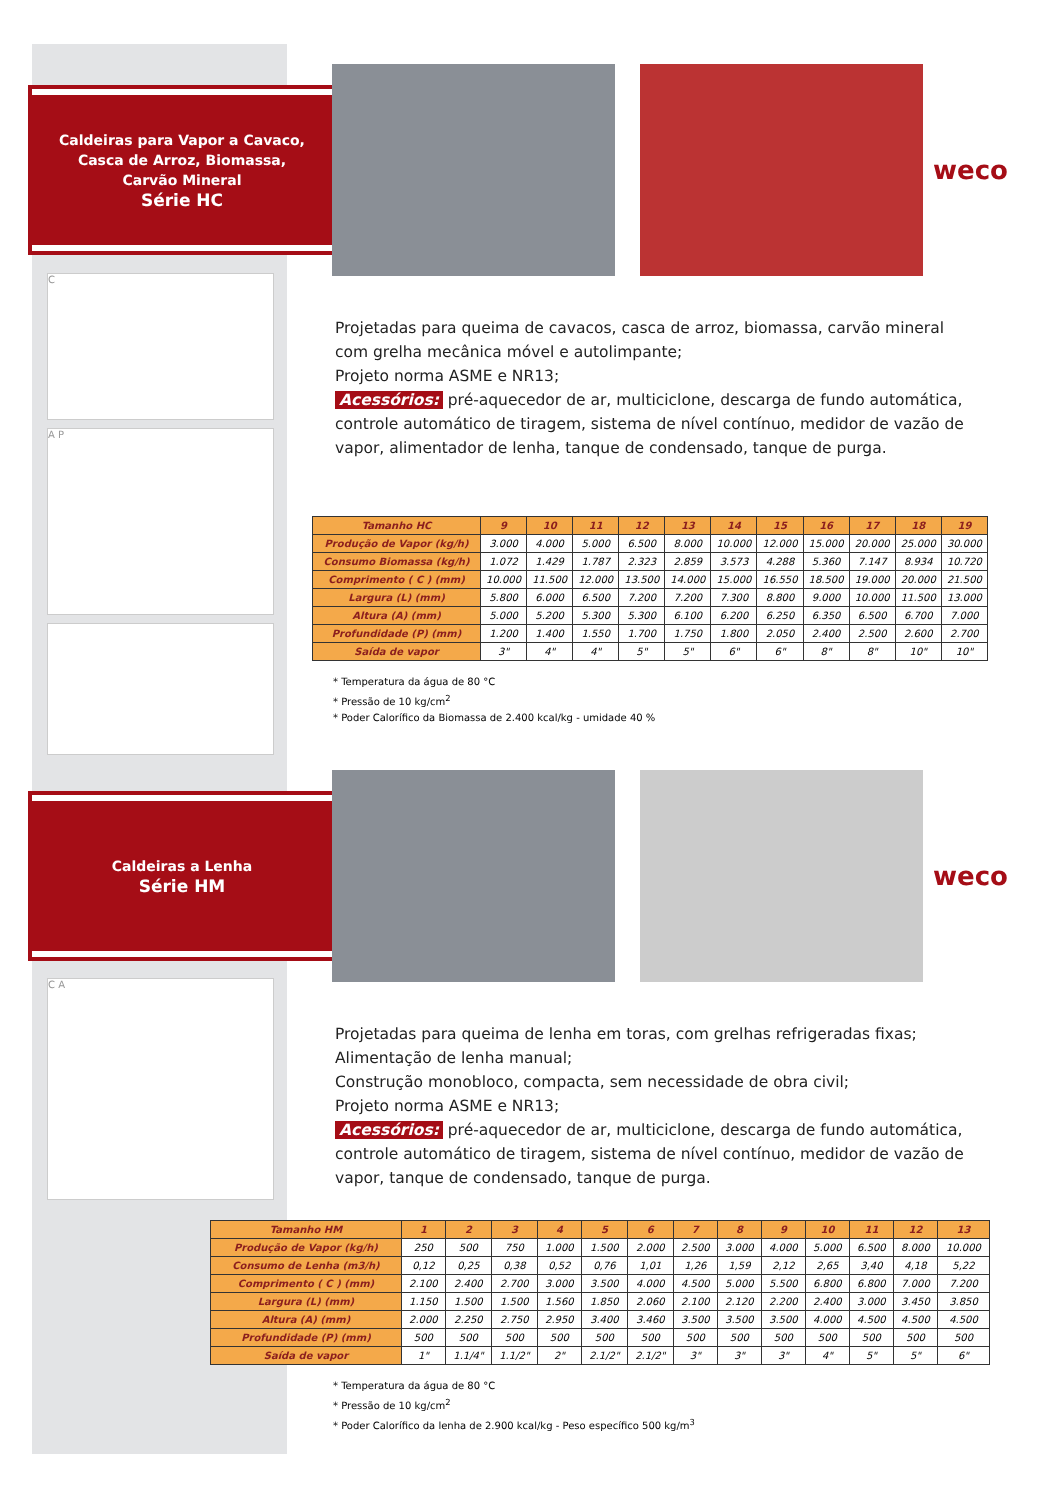Caldeiras para Vapor a Cavaco,
Casca de Arroz, Biomassa,
Carvão Mineral
Série HC
weco
C
A P
Projetadas para queima de cavacos, casca de arroz, biomassa, carvão mineral com grelha mecânica móvel e autolimpante;
Projeto norma ASME e NR13;
Acessórios: pré-aquecedor de ar, multiciclone, descarga de fundo automática, controle automático de tiragem, sistema de nível contínuo, medidor de vazão de vapor, alimentador de lenha, tanque de condensado, tanque de purga.
| Tamanho HC | 9 | 10 | 11 | 12 | 13 | 14 | 15 | 16 | 17 | 18 | 19 |
| --- | --- | --- | --- | --- | --- | --- | --- | --- | --- | --- | --- |
| Produção de Vapor (kg/h) | 3.000 | 4.000 | 5.000 | 6.500 | 8.000 | 10.000 | 12.000 | 15.000 | 20.000 | 25.000 | 30.000 |
| Consumo Biomassa (kg/h) | 1.072 | 1.429 | 1.787 | 2.323 | 2.859 | 3.573 | 4.288 | 5.360 | 7.147 | 8.934 | 10.720 |
| Comprimento ( C ) (mm) | 10.000 | 11.500 | 12.000 | 13.500 | 14.000 | 15.000 | 16.550 | 18.500 | 19.000 | 20.000 | 21.500 |
| Largura (L) (mm) | 5.800 | 6.000 | 6.500 | 7.200 | 7.200 | 7.300 | 8.800 | 9.000 | 10.000 | 11.500 | 13.000 |
| Altura (A) (mm) | 5.000 | 5.200 | 5.300 | 5.300 | 6.100 | 6.200 | 6.250 | 6.350 | 6.500 | 6.700 | 7.000 |
| Profundidade (P) (mm) | 1.200 | 1.400 | 1.550 | 1.700 | 1.750 | 1.800 | 2.050 | 2.400 | 2.500 | 2.600 | 2.700 |
| Saída de vapor | 3" | 4" | 4" | 5" | 5" | 6" | 6" | 8" | 8" | 10" | 10" |
* Temperatura da água de 80 °C
* Pressão de 10 kg/cm<sup>2</sup>
* Poder Calorífico da Biomassa de 2.400 kcal/kg - umidade 40 %
Caldeiras a Lenha
Série HM
weco
C A
Projetadas para queima de lenha em toras, com grelhas refrigeradas fixas;
Alimentação de lenha manual;
Construção monobloco, compacta, sem necessidade de obra civil;
Projeto norma ASME e NR13;
Acessórios: pré-aquecedor de ar, multiciclone, descarga de fundo automática, controle automático de tiragem, sistema de nível contínuo, medidor de vazão de vapor, tanque de condensado, tanque de purga.
| Tamanho HM | 1 | 2 | 3 | 4 | 5 | 6 | 7 | 8 | 9 | 10 | 11 | 12 | 13 |
| --- | --- | --- | --- | --- | --- | --- | --- | --- | --- | --- | --- | --- | --- |
| Produção de Vapor (kg/h) | 250 | 500 | 750 | 1.000 | 1.500 | 2.000 | 2.500 | 3.000 | 4.000 | 5.000 | 6.500 | 8.000 | 10.000 |
| Consumo de Lenha (m3/h) | 0,12 | 0,25 | 0,38 | 0,52 | 0,76 | 1,01 | 1,26 | 1,59 | 2,12 | 2,65 | 3,40 | 4,18 | 5,22 |
| Comprimento ( C ) (mm) | 2.100 | 2.400 | 2.700 | 3.000 | 3.500 | 4.000 | 4.500 | 5.000 | 5.500 | 6.800 | 6.800 | 7.000 | 7.200 |
| Largura (L) (mm) | 1.150 | 1.500 | 1.500 | 1.560 | 1.850 | 2.060 | 2.100 | 2.120 | 2.200 | 2.400 | 3.000 | 3.450 | 3.850 |
| Altura (A) (mm) | 2.000 | 2.250 | 2.750 | 2.950 | 3.400 | 3.460 | 3.500 | 3.500 | 3.500 | 4.000 | 4.500 | 4.500 | 4.500 |
| Profundidade (P) (mm) | 500 | 500 | 500 | 500 | 500 | 500 | 500 | 500 | 500 | 500 | 500 | 500 | 500 |
| Saída de vapor | 1" | 1.1/4" | 1.1/2" | 2" | 2.1/2" | 2.1/2" | 3" | 3" | 3" | 4" | 5" | 5" | 6" |
* Temperatura da água de 80 °C
* Pressão de 10 kg/cm<sup>2</sup>
* Poder Calorífico da lenha de 2.900 kcal/kg - Peso específico 500 kg/m<sup>3</sup>